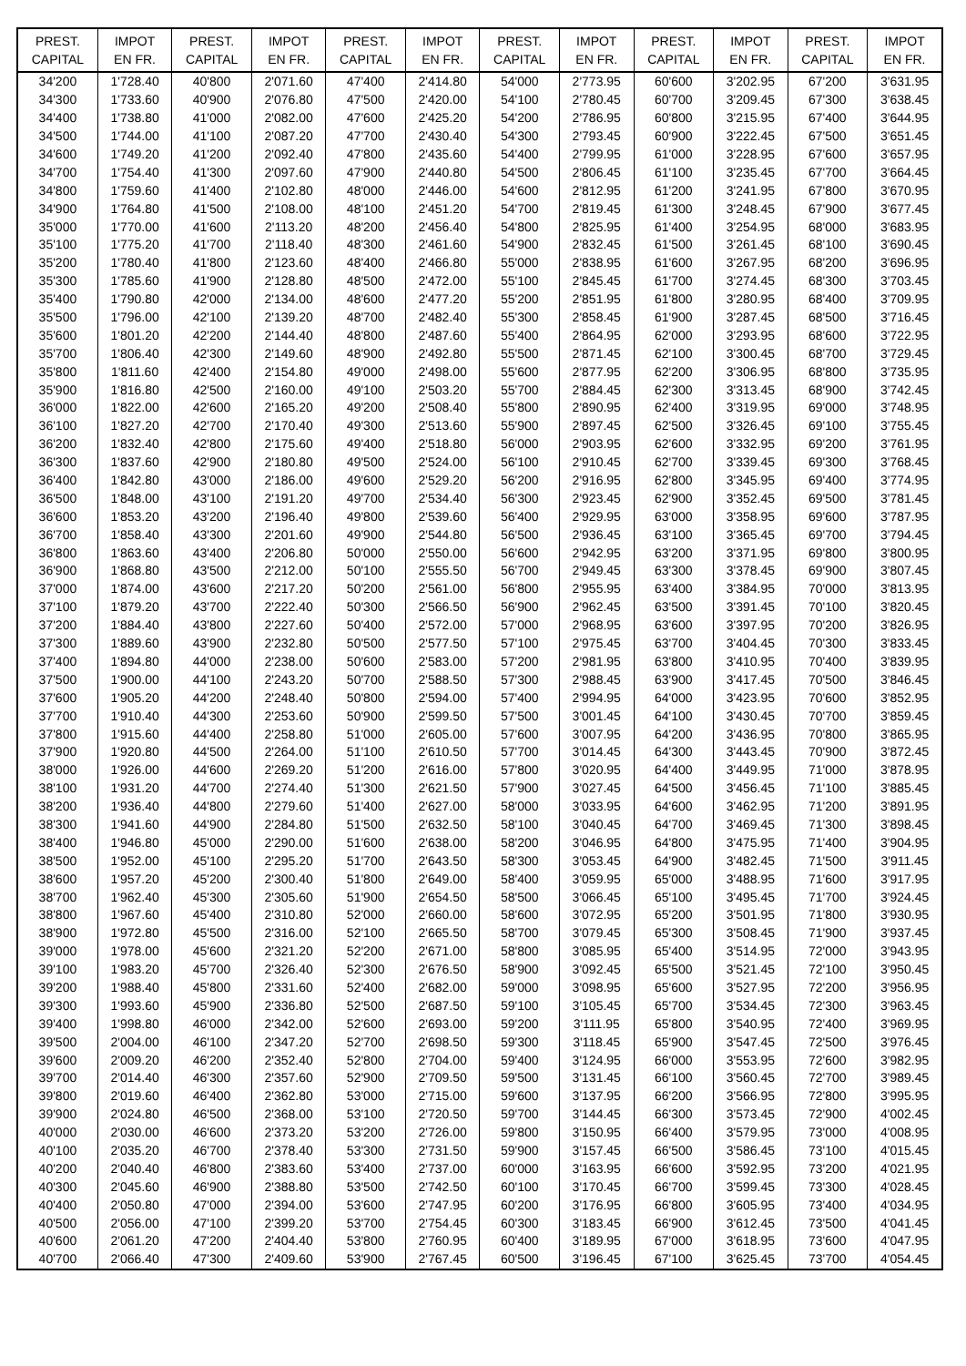| PREST. CAPITAL | IMPOT EN FR. | PREST. CAPITAL | IMPOT EN FR. | PREST. CAPITAL | IMPOT EN FR. | PREST. CAPITAL | IMPOT EN FR. | PREST. CAPITAL | IMPOT EN FR. | PREST. CAPITAL | IMPOT EN FR. |
| --- | --- | --- | --- | --- | --- | --- | --- | --- | --- | --- | --- |
| 34'200 | 1'728.40 | 40'800 | 2'071.60 | 47'400 | 2'414.80 | 54'000 | 2'773.95 | 60'600 | 3'202.95 | 67'200 | 3'631.95 |
| 34'300 | 1'733.60 | 40'900 | 2'076.80 | 47'500 | 2'420.00 | 54'100 | 2'780.45 | 60'700 | 3'209.45 | 67'300 | 3'638.45 |
| 34'400 | 1'738.80 | 41'000 | 2'082.00 | 47'600 | 2'425.20 | 54'200 | 2'786.95 | 60'800 | 3'215.95 | 67'400 | 3'644.95 |
| 34'500 | 1'744.00 | 41'100 | 2'087.20 | 47'700 | 2'430.40 | 54'300 | 2'793.45 | 60'900 | 3'222.45 | 67'500 | 3'651.45 |
| 34'600 | 1'749.20 | 41'200 | 2'092.40 | 47'800 | 2'435.60 | 54'400 | 2'799.95 | 61'000 | 3'228.95 | 67'600 | 3'657.95 |
| 34'700 | 1'754.40 | 41'300 | 2'097.60 | 47'900 | 2'440.80 | 54'500 | 2'806.45 | 61'100 | 3'235.45 | 67'700 | 3'664.45 |
| 34'800 | 1'759.60 | 41'400 | 2'102.80 | 48'000 | 2'446.00 | 54'600 | 2'812.95 | 61'200 | 3'241.95 | 67'800 | 3'670.95 |
| 34'900 | 1'764.80 | 41'500 | 2'108.00 | 48'100 | 2'451.20 | 54'700 | 2'819.45 | 61'300 | 3'248.45 | 67'900 | 3'677.45 |
| 35'000 | 1'770.00 | 41'600 | 2'113.20 | 48'200 | 2'456.40 | 54'800 | 2'825.95 | 61'400 | 3'254.95 | 68'000 | 3'683.95 |
| 35'100 | 1'775.20 | 41'700 | 2'118.40 | 48'300 | 2'461.60 | 54'900 | 2'832.45 | 61'500 | 3'261.45 | 68'100 | 3'690.45 |
| 35'200 | 1'780.40 | 41'800 | 2'123.60 | 48'400 | 2'466.80 | 55'000 | 2'838.95 | 61'600 | 3'267.95 | 68'200 | 3'696.95 |
| 35'300 | 1'785.60 | 41'900 | 2'128.80 | 48'500 | 2'472.00 | 55'100 | 2'845.45 | 61'700 | 3'274.45 | 68'300 | 3'703.45 |
| 35'400 | 1'790.80 | 42'000 | 2'134.00 | 48'600 | 2'477.20 | 55'200 | 2'851.95 | 61'800 | 3'280.95 | 68'400 | 3'709.95 |
| 35'500 | 1'796.00 | 42'100 | 2'139.20 | 48'700 | 2'482.40 | 55'300 | 2'858.45 | 61'900 | 3'287.45 | 68'500 | 3'716.45 |
| 35'600 | 1'801.20 | 42'200 | 2'144.40 | 48'800 | 2'487.60 | 55'400 | 2'864.95 | 62'000 | 3'293.95 | 68'600 | 3'722.95 |
| 35'700 | 1'806.40 | 42'300 | 2'149.60 | 48'900 | 2'492.80 | 55'500 | 2'871.45 | 62'100 | 3'300.45 | 68'700 | 3'729.45 |
| 35'800 | 1'811.60 | 42'400 | 2'154.80 | 49'000 | 2'498.00 | 55'600 | 2'877.95 | 62'200 | 3'306.95 | 68'800 | 3'735.95 |
| 35'900 | 1'816.80 | 42'500 | 2'160.00 | 49'100 | 2'503.20 | 55'700 | 2'884.45 | 62'300 | 3'313.45 | 68'900 | 3'742.45 |
| 36'000 | 1'822.00 | 42'600 | 2'165.20 | 49'200 | 2'508.40 | 55'800 | 2'890.95 | 62'400 | 3'319.95 | 69'000 | 3'748.95 |
| 36'100 | 1'827.20 | 42'700 | 2'170.40 | 49'300 | 2'513.60 | 55'900 | 2'897.45 | 62'500 | 3'326.45 | 69'100 | 3'755.45 |
| 36'200 | 1'832.40 | 42'800 | 2'175.60 | 49'400 | 2'518.80 | 56'000 | 2'903.95 | 62'600 | 3'332.95 | 69'200 | 3'761.95 |
| 36'300 | 1'837.60 | 42'900 | 2'180.80 | 49'500 | 2'524.00 | 56'100 | 2'910.45 | 62'700 | 3'339.45 | 69'300 | 3'768.45 |
| 36'400 | 1'842.80 | 43'000 | 2'186.00 | 49'600 | 2'529.20 | 56'200 | 2'916.95 | 62'800 | 3'345.95 | 69'400 | 3'774.95 |
| 36'500 | 1'848.00 | 43'100 | 2'191.20 | 49'700 | 2'534.40 | 56'300 | 2'923.45 | 62'900 | 3'352.45 | 69'500 | 3'781.45 |
| 36'600 | 1'853.20 | 43'200 | 2'196.40 | 49'800 | 2'539.60 | 56'400 | 2'929.95 | 63'000 | 3'358.95 | 69'600 | 3'787.95 |
| 36'700 | 1'858.40 | 43'300 | 2'201.60 | 49'900 | 2'544.80 | 56'500 | 2'936.45 | 63'100 | 3'365.45 | 69'700 | 3'794.45 |
| 36'800 | 1'863.60 | 43'400 | 2'206.80 | 50'000 | 2'550.00 | 56'600 | 2'942.95 | 63'200 | 3'371.95 | 69'800 | 3'800.95 |
| 36'900 | 1'868.80 | 43'500 | 2'212.00 | 50'100 | 2'555.50 | 56'700 | 2'949.45 | 63'300 | 3'378.45 | 69'900 | 3'807.45 |
| 37'000 | 1'874.00 | 43'600 | 2'217.20 | 50'200 | 2'561.00 | 56'800 | 2'955.95 | 63'400 | 3'384.95 | 70'000 | 3'813.95 |
| 37'100 | 1'879.20 | 43'700 | 2'222.40 | 50'300 | 2'566.50 | 56'900 | 2'962.45 | 63'500 | 3'391.45 | 70'100 | 3'820.45 |
| 37'200 | 1'884.40 | 43'800 | 2'227.60 | 50'400 | 2'572.00 | 57'000 | 2'968.95 | 63'600 | 3'397.95 | 70'200 | 3'826.95 |
| 37'300 | 1'889.60 | 43'900 | 2'232.80 | 50'500 | 2'577.50 | 57'100 | 2'975.45 | 63'700 | 3'404.45 | 70'300 | 3'833.45 |
| 37'400 | 1'894.80 | 44'000 | 2'238.00 | 50'600 | 2'583.00 | 57'200 | 2'981.95 | 63'800 | 3'410.95 | 70'400 | 3'839.95 |
| 37'500 | 1'900.00 | 44'100 | 2'243.20 | 50'700 | 2'588.50 | 57'300 | 2'988.45 | 63'900 | 3'417.45 | 70'500 | 3'846.45 |
| 37'600 | 1'905.20 | 44'200 | 2'248.40 | 50'800 | 2'594.00 | 57'400 | 2'994.95 | 64'000 | 3'423.95 | 70'600 | 3'852.95 |
| 37'700 | 1'910.40 | 44'300 | 2'253.60 | 50'900 | 2'599.50 | 57'500 | 3'001.45 | 64'100 | 3'430.45 | 70'700 | 3'859.45 |
| 37'800 | 1'915.60 | 44'400 | 2'258.80 | 51'000 | 2'605.00 | 57'600 | 3'007.95 | 64'200 | 3'436.95 | 70'800 | 3'865.95 |
| 37'900 | 1'920.80 | 44'500 | 2'264.00 | 51'100 | 2'610.50 | 57'700 | 3'014.45 | 64'300 | 3'443.45 | 70'900 | 3'872.45 |
| 38'000 | 1'926.00 | 44'600 | 2'269.20 | 51'200 | 2'616.00 | 57'800 | 3'020.95 | 64'400 | 3'449.95 | 71'000 | 3'878.95 |
| 38'100 | 1'931.20 | 44'700 | 2'274.40 | 51'300 | 2'621.50 | 57'900 | 3'027.45 | 64'500 | 3'456.45 | 71'100 | 3'885.45 |
| 38'200 | 1'936.40 | 44'800 | 2'279.60 | 51'400 | 2'627.00 | 58'000 | 3'033.95 | 64'600 | 3'462.95 | 71'200 | 3'891.95 |
| 38'300 | 1'941.60 | 44'900 | 2'284.80 | 51'500 | 2'632.50 | 58'100 | 3'040.45 | 64'700 | 3'469.45 | 71'300 | 3'898.45 |
| 38'400 | 1'946.80 | 45'000 | 2'290.00 | 51'600 | 2'638.00 | 58'200 | 3'046.95 | 64'800 | 3'475.95 | 71'400 | 3'904.95 |
| 38'500 | 1'952.00 | 45'100 | 2'295.20 | 51'700 | 2'643.50 | 58'300 | 3'053.45 | 64'900 | 3'482.45 | 71'500 | 3'911.45 |
| 38'600 | 1'957.20 | 45'200 | 2'300.40 | 51'800 | 2'649.00 | 58'400 | 3'059.95 | 65'000 | 3'488.95 | 71'600 | 3'917.95 |
| 38'700 | 1'962.40 | 45'300 | 2'305.60 | 51'900 | 2'654.50 | 58'500 | 3'066.45 | 65'100 | 3'495.45 | 71'700 | 3'924.45 |
| 38'800 | 1'967.60 | 45'400 | 2'310.80 | 52'000 | 2'660.00 | 58'600 | 3'072.95 | 65'200 | 3'501.95 | 71'800 | 3'930.95 |
| 38'900 | 1'972.80 | 45'500 | 2'316.00 | 52'100 | 2'665.50 | 58'700 | 3'079.45 | 65'300 | 3'508.45 | 71'900 | 3'937.45 |
| 39'000 | 1'978.00 | 45'600 | 2'321.20 | 52'200 | 2'671.00 | 58'800 | 3'085.95 | 65'400 | 3'514.95 | 72'000 | 3'943.95 |
| 39'100 | 1'983.20 | 45'700 | 2'326.40 | 52'300 | 2'676.50 | 58'900 | 3'092.45 | 65'500 | 3'521.45 | 72'100 | 3'950.45 |
| 39'200 | 1'988.40 | 45'800 | 2'331.60 | 52'400 | 2'682.00 | 59'000 | 3'098.95 | 65'600 | 3'527.95 | 72'200 | 3'956.95 |
| 39'300 | 1'993.60 | 45'900 | 2'336.80 | 52'500 | 2'687.50 | 59'100 | 3'105.45 | 65'700 | 3'534.45 | 72'300 | 3'963.45 |
| 39'400 | 1'998.80 | 46'000 | 2'342.00 | 52'600 | 2'693.00 | 59'200 | 3'111.95 | 65'800 | 3'540.95 | 72'400 | 3'969.95 |
| 39'500 | 2'004.00 | 46'100 | 2'347.20 | 52'700 | 2'698.50 | 59'300 | 3'118.45 | 65'900 | 3'547.45 | 72'500 | 3'976.45 |
| 39'600 | 2'009.20 | 46'200 | 2'352.40 | 52'800 | 2'704.00 | 59'400 | 3'124.95 | 66'000 | 3'553.95 | 72'600 | 3'982.95 |
| 39'700 | 2'014.40 | 46'300 | 2'357.60 | 52'900 | 2'709.50 | 59'500 | 3'131.45 | 66'100 | 3'560.45 | 72'700 | 3'989.45 |
| 39'800 | 2'019.60 | 46'400 | 2'362.80 | 53'000 | 2'715.00 | 59'600 | 3'137.95 | 66'200 | 3'566.95 | 72'800 | 3'995.95 |
| 39'900 | 2'024.80 | 46'500 | 2'368.00 | 53'100 | 2'720.50 | 59'700 | 3'144.45 | 66'300 | 3'573.45 | 72'900 | 4'002.45 |
| 40'000 | 2'030.00 | 46'600 | 2'373.20 | 53'200 | 2'726.00 | 59'800 | 3'150.95 | 66'400 | 3'579.95 | 73'000 | 4'008.95 |
| 40'100 | 2'035.20 | 46'700 | 2'378.40 | 53'300 | 2'731.50 | 59'900 | 3'157.45 | 66'500 | 3'586.45 | 73'100 | 4'015.45 |
| 40'200 | 2'040.40 | 46'800 | 2'383.60 | 53'400 | 2'737.00 | 60'000 | 3'163.95 | 66'600 | 3'592.95 | 73'200 | 4'021.95 |
| 40'300 | 2'045.60 | 46'900 | 2'388.80 | 53'500 | 2'742.50 | 60'100 | 3'170.45 | 66'700 | 3'599.45 | 73'300 | 4'028.45 |
| 40'400 | 2'050.80 | 47'000 | 2'394.00 | 53'600 | 2'747.95 | 60'200 | 3'176.95 | 66'800 | 3'605.95 | 73'400 | 4'034.95 |
| 40'500 | 2'056.00 | 47'100 | 2'399.20 | 53'700 | 2'754.45 | 60'300 | 3'183.45 | 66'900 | 3'612.45 | 73'500 | 4'041.45 |
| 40'600 | 2'061.20 | 47'200 | 2'404.40 | 53'800 | 2'760.95 | 60'400 | 3'189.95 | 67'000 | 3'618.95 | 73'600 | 4'047.95 |
| 40'700 | 2'066.40 | 47'300 | 2'409.60 | 53'900 | 2'767.45 | 60'500 | 3'196.45 | 67'100 | 3'625.45 | 73'700 | 4'054.45 |